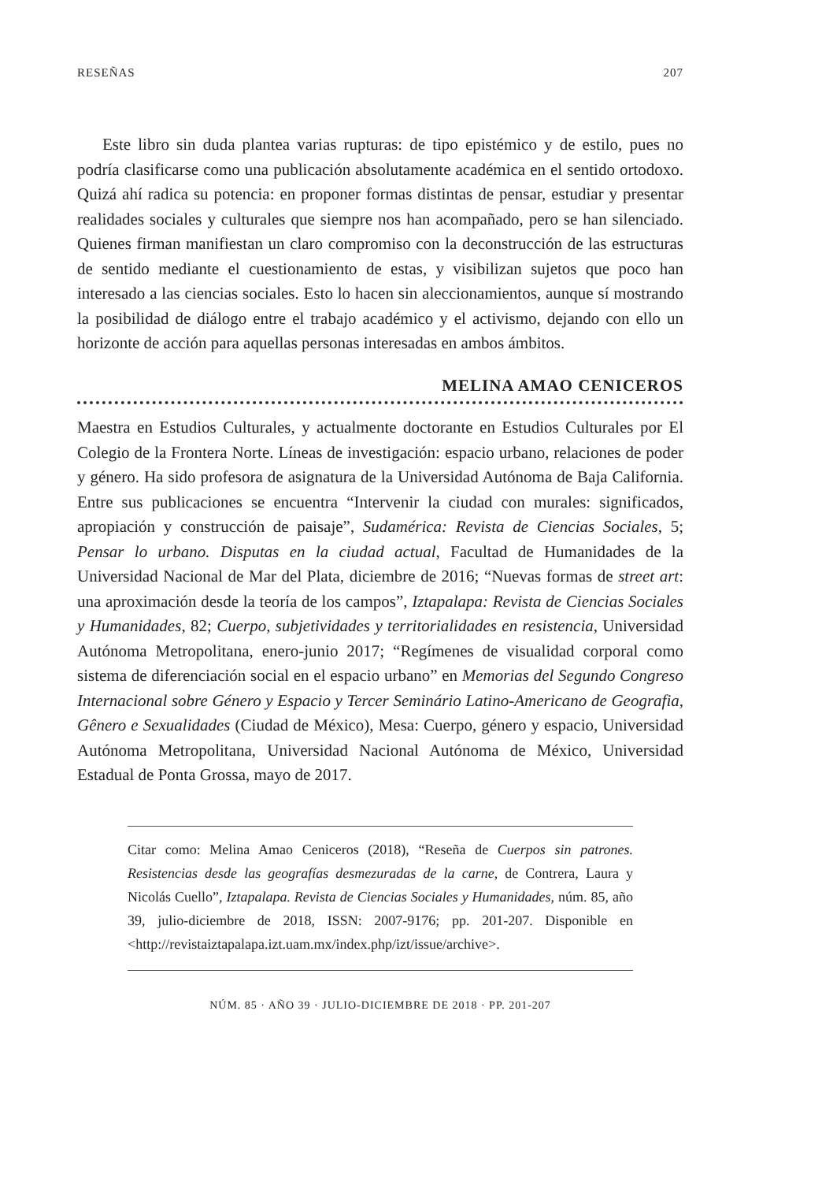RESEÑAS 207
Este libro sin duda plantea varias rupturas: de tipo epistémico y de estilo, pues no podría clasificarse como una publicación absolutamente académica en el sentido ortodoxo. Quizá ahí radica su potencia: en proponer formas distintas de pensar, estudiar y presentar realidades sociales y culturales que siempre nos han acompañado, pero se han silenciado. Quienes firman manifiestan un claro compromiso con la deconstrucción de las estructuras de sentido mediante el cuestionamiento de estas, y visibilizan sujetos que poco han interesado a las ciencias sociales. Esto lo hacen sin aleccionamientos, aunque sí mostrando la posibilidad de diálogo entre el trabajo académico y el activismo, dejando con ello un horizonte de acción para aquellas personas interesadas en ambos ámbitos.
MELINA AMAO CENICEROS
Maestra en Estudios Culturales, y actualmente doctorante en Estudios Culturales por El Colegio de la Frontera Norte. Líneas de investigación: espacio urbano, relaciones de poder y género. Ha sido profesora de asignatura de la Universidad Autónoma de Baja California. Entre sus publicaciones se encuentra “Intervenir la ciudad con murales: significados, apropiación y construcción de paisaje”, Sudamérica: Revista de Ciencias Sociales, 5; Pensar lo urbano. Disputas en la ciudad actual, Facultad de Humanidades de la Universidad Nacional de Mar del Plata, diciembre de 2016; “Nuevas formas de street art: una aproximación desde la teoría de los campos”, Iztapalapa: Revista de Ciencias Sociales y Humanidades, 82; Cuerpo, subjetividades y territorialidades en resistencia, Universidad Autónoma Metropolitana, enero-junio 2017; “Regímenes de visualidad corporal como sistema de diferenciación social en el espacio urbano” en Memorias del Segundo Congreso Internacional sobre Género y Espacio y Tercer Seminário Latino-Americano de Geografia, Gênero e Sexualidades (Ciudad de México), Mesa: Cuerpo, género y espacio, Universidad Autónoma Metropolitana, Universidad Nacional Autónoma de México, Universidad Estadual de Ponta Grossa, mayo de 2017.
Citar como: Melina Amao Ceniceros (2018), “Reseña de Cuerpos sin patrones. Resistencias desde las geografías desmezuradas de la carne, de Contrera, Laura y Nicolás Cuello”, Iztapalapa. Revista de Ciencias Sociales y Humanidades, núm. 85, año 39, julio-diciembre de 2018, ISSN: 2007-9176; pp. 201-207. Disponible en <http://revistaiztapalapa.izt.uam.mx/index.php/izt/issue/archive>.
NÚM. 85 · AÑO 39 · JULIO-DICIEMBRE DE 2018 · PP. 201-207